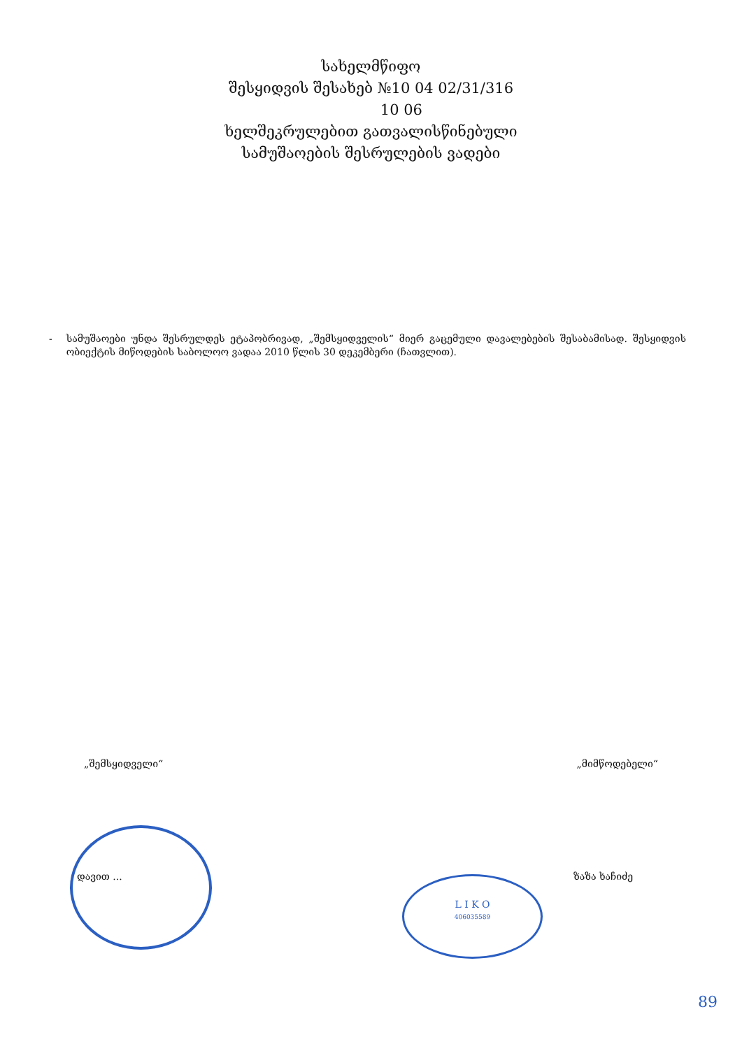სახელმწიფო
შესყიდვის შესახებ №10 04 02/31/316
10 06
ხელშეკრულებით გათვალისწინებული
სამუშაოების შესრულების ვადები
- სამუშაოები უნდა შესრულდეს ეტაპობრივად, „შემსყიდველის“ მიერ გაცემული დავალებების შესაბამისად. შესყიდვის ობიექტის მიწოდების საბოლოო ვადაა 2010 წლის 30 დეკემბერი (ჩათვლით).
„შემსყიდველი“ „მიმწოდებელი“
L I K O
406035589
დავით ... ზაზა ხაჩიძე
89